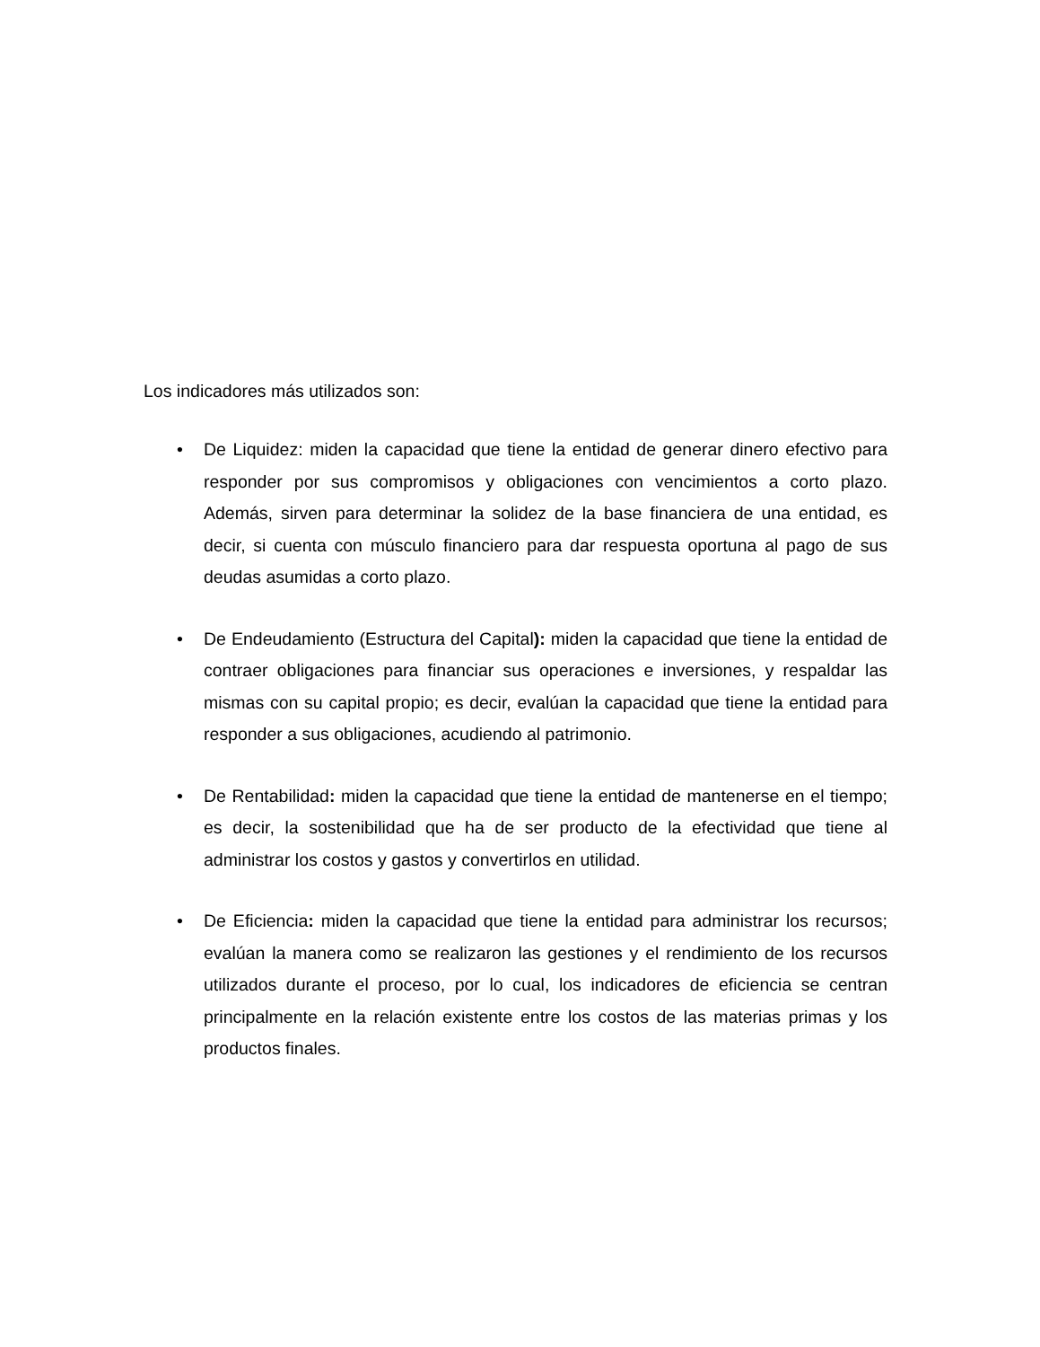Los indicadores más utilizados son:
• De Liquidez: miden la capacidad que tiene la entidad de generar dinero efectivo para responder por sus compromisos y obligaciones con vencimientos a corto plazo. Además, sirven para determinar la solidez de la base financiera de una entidad, es decir, si cuenta con músculo financiero para dar respuesta oportuna al pago de sus deudas asumidas a corto plazo.
• De Endeudamiento (Estructura del Capital): miden la capacidad que tiene la entidad de contraer obligaciones para financiar sus operaciones e inversiones, y respaldar las mismas con su capital propio; es decir, evalúan la capacidad que tiene la entidad para responder a sus obligaciones, acudiendo al patrimonio.
• De Rentabilidad: miden la capacidad que tiene la entidad de mantenerse en el tiempo; es decir, la sostenibilidad que ha de ser producto de la efectividad que tiene al administrar los costos y gastos y convertirlos en utilidad.
• De Eficiencia: miden la capacidad que tiene la entidad para administrar los recursos; evalúan la manera como se realizaron las gestiones y el rendimiento de los recursos utilizados durante el proceso, por lo cual, los indicadores de eficiencia se centran principalmente en la relación existente entre los costos de las materias primas y los productos finales.